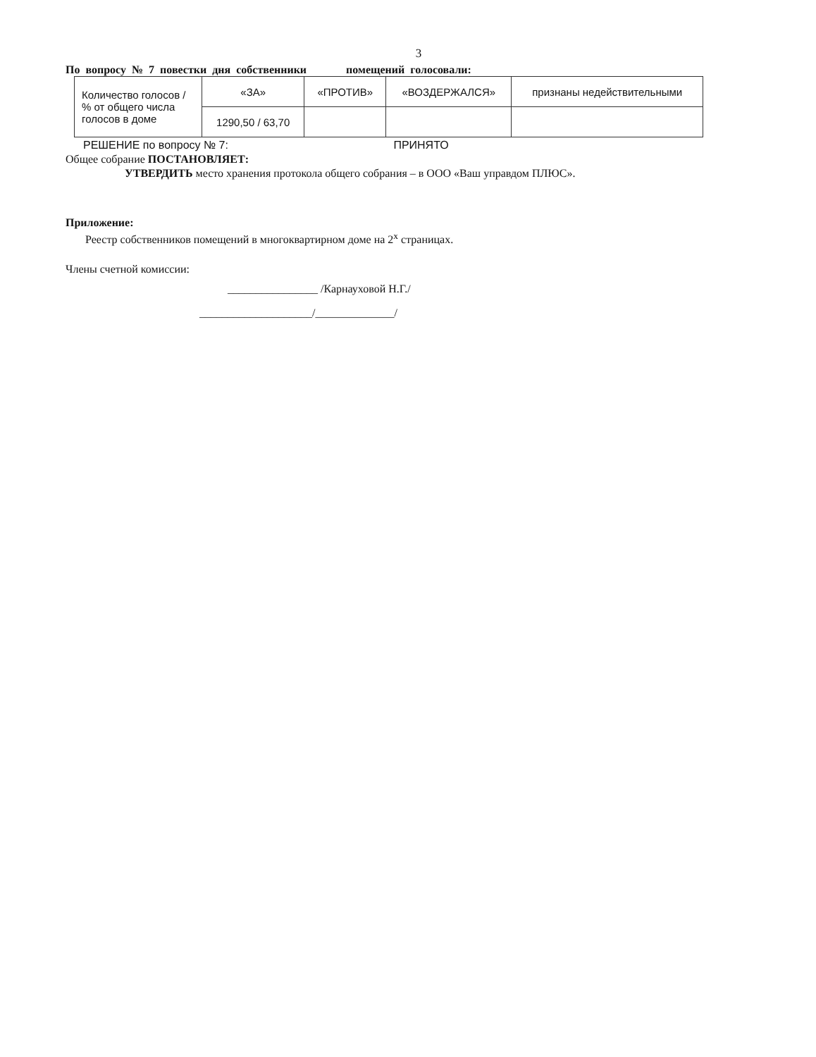3
По вопросу № 7 повестки дня собственники помещений голосовали:
| Количество голосов / % от общего числа голосов в доме | «ЗА» | «ПРОТИВ» | «ВОЗДЕРЖАЛСЯ» | признаны недействительными |
| | 1290,50 / 63,70 | | | |
РЕШЕНИЕ по вопросу № 7: ПРИНЯТО
Общее собрание ПОСТАНОВЛЯЕТ:
УТВЕРДИТЬ место хранения протокола общего собрания – в ООО «Ваш управдом ПЛЮС».
Приложение:
Реестр собственников помещений в многоквартирном доме на 2<sup>х</sup> страницах.
Члены счетной комиссии:
________________ /Карнауховой Н.Г./
____________________/______________/